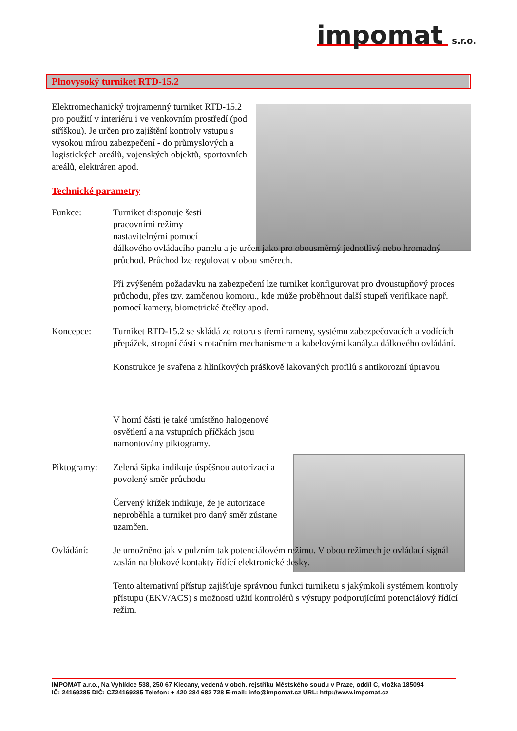impomat s.r.o.
Plnovysoký turniket RTD-15.2
Elektromechanický trojramenný turniket RTD-15.2 pro použití v interiéru i ve venkovním prostředí (pod stříškou). Je určen pro zajištění kontroly vstupu s vysokou mírou zabezpečení - do průmyslových a logistických areálů, vojenských objektů, sportovních areálů, elektráren apod.
Technické parametry
Funkce: Turniket disponuje šesti pracovními režimy nastavitelnými pomocí
dálkového ovládacího panelu a je určen jako pro obousměrný jednotlivý nebo hromadný průchod. Průchod lze regulovat v obou směrech.
Při zvýšeném požadavku na zabezpečení lze turniket konfigurovat pro dvoustupňový proces průchodu, přes tzv. zamčenou komoru., kde může proběhnout další stupeň verifikace např. pomocí kamery, biometrické čtečky apod.
Koncepce: Turniket RTD-15.2 se skládá ze rotoru s třemi rameny, systému zabezpečovacích a vodících přepážek, stropní části s rotačním mechanismem a kabelovými kanály.a dálkového ovládání.
Konstrukce je svařena z hliníkových práškově lakovaných profilů s antikorozní úpravou
V horní části je také umístěno halogenové osvětlení a na vstupních příčkách jsou namontovány piktogramy.
Piktogramy: Zelená šipka indikuje úspěšnou autorizaci a povolený směr průchodu
Červený křížek indikuje, že je autorizace neproběhla a turniket pro daný směr zůstane uzamčen.
Ovládání: Je umožněno jak v pulzním tak potenciálovém režimu. V obou režimech je ovládací signál zaslán na blokové kontakty řídící elektronické desky.
Tento alternativní přístup zajišťuje správnou funkci turniketu s jakýmkoli systémem kontroly přístupu (EKV/ACS) s možností užití kontrolérů s výstupy podporujícími potenciálový řídící režim.
IMPOMAT a.r.o., Na Vyhlídce 538, 250 67 Klecany, vedená v obch. rejstříku Městského soudu v Praze, oddíl C, vložka 185094
IČ: 24169285 DIČ: CZ24169285 Telefon: + 420 284 682 728 E-mail: info@impomat.cz URL: http://www.impomat.cz